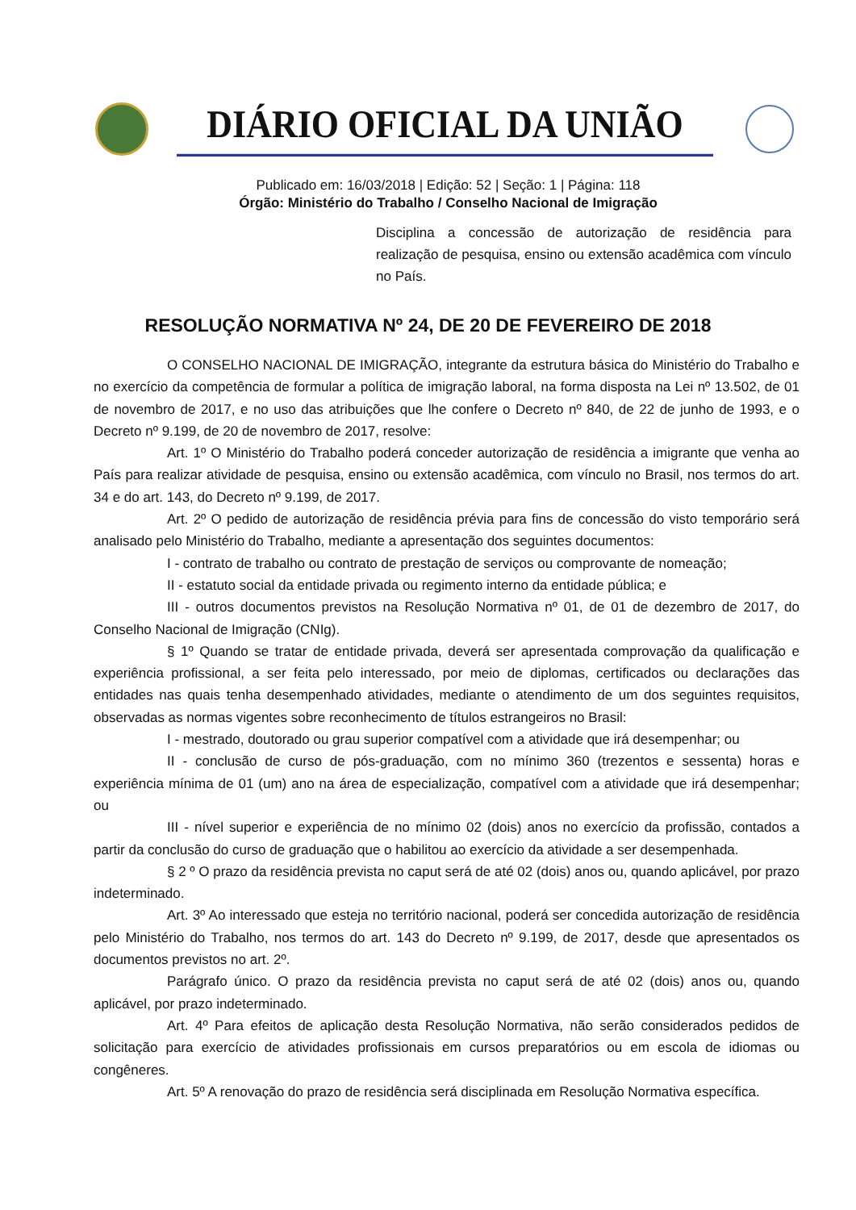DIÁRIO OFICIAL DA UNIÃO
Publicado em: 16/03/2018 | Edição: 52 | Seção: 1 | Página: 118
Órgão: Ministério do Trabalho / Conselho Nacional de Imigração
Disciplina a concessão de autorização de residência para realização de pesquisa, ensino ou extensão acadêmica com vínculo no País.
RESOLUÇÃO NORMATIVA Nº 24, DE 20 DE FEVEREIRO DE 2018
O CONSELHO NACIONAL DE IMIGRAÇÃO, integrante da estrutura básica do Ministério do Trabalho e no exercício da competência de formular a política de imigração laboral, na forma disposta na Lei nº 13.502, de 01 de novembro de 2017, e no uso das atribuições que lhe confere o Decreto nº 840, de 22 de junho de 1993, e o Decreto nº 9.199, de 20 de novembro de 2017, resolve:
Art. 1º O Ministério do Trabalho poderá conceder autorização de residência a imigrante que venha ao País para realizar atividade de pesquisa, ensino ou extensão acadêmica, com vínculo no Brasil, nos termos do art. 34 e do art. 143, do Decreto nº 9.199, de 2017.
Art. 2º O pedido de autorização de residência prévia para fins de concessão do visto temporário será analisado pelo Ministério do Trabalho, mediante a apresentação dos seguintes documentos:
I - contrato de trabalho ou contrato de prestação de serviços ou comprovante de nomeação;
II - estatuto social da entidade privada ou regimento interno da entidade pública; e
III - outros documentos previstos na Resolução Normativa nº 01, de 01 de dezembro de 2017, do Conselho Nacional de Imigração (CNIg).
§ 1º Quando se tratar de entidade privada, deverá ser apresentada comprovação da qualificação e experiência profissional, a ser feita pelo interessado, por meio de diplomas, certificados ou declarações das entidades nas quais tenha desempenhado atividades, mediante o atendimento de um dos seguintes requisitos, observadas as normas vigentes sobre reconhecimento de títulos estrangeiros no Brasil:
I - mestrado, doutorado ou grau superior compatível com a atividade que irá desempenhar; ou
II - conclusão de curso de pós-graduação, com no mínimo 360 (trezentos e sessenta) horas e experiência mínima de 01 (um) ano na área de especialização, compatível com a atividade que irá desempenhar; ou
III - nível superior e experiência de no mínimo 02 (dois) anos no exercício da profissão, contados a partir da conclusão do curso de graduação que o habilitou ao exercício da atividade a ser desempenhada.
§ 2 º O prazo da residência prevista no caput será de até 02 (dois) anos ou, quando aplicável, por prazo indeterminado.
Art. 3º Ao interessado que esteja no território nacional, poderá ser concedida autorização de residência pelo Ministério do Trabalho, nos termos do art. 143 do Decreto nº 9.199, de 2017, desde que apresentados os documentos previstos no art. 2º.
Parágrafo único. O prazo da residência prevista no caput será de até 02 (dois) anos ou, quando aplicável, por prazo indeterminado.
Art. 4º Para efeitos de aplicação desta Resolução Normativa, não serão considerados pedidos de solicitação para exercício de atividades profissionais em cursos preparatórios ou em escola de idiomas ou congêneres.
Art. 5º A renovação do prazo de residência será disciplinada em Resolução Normativa específica.